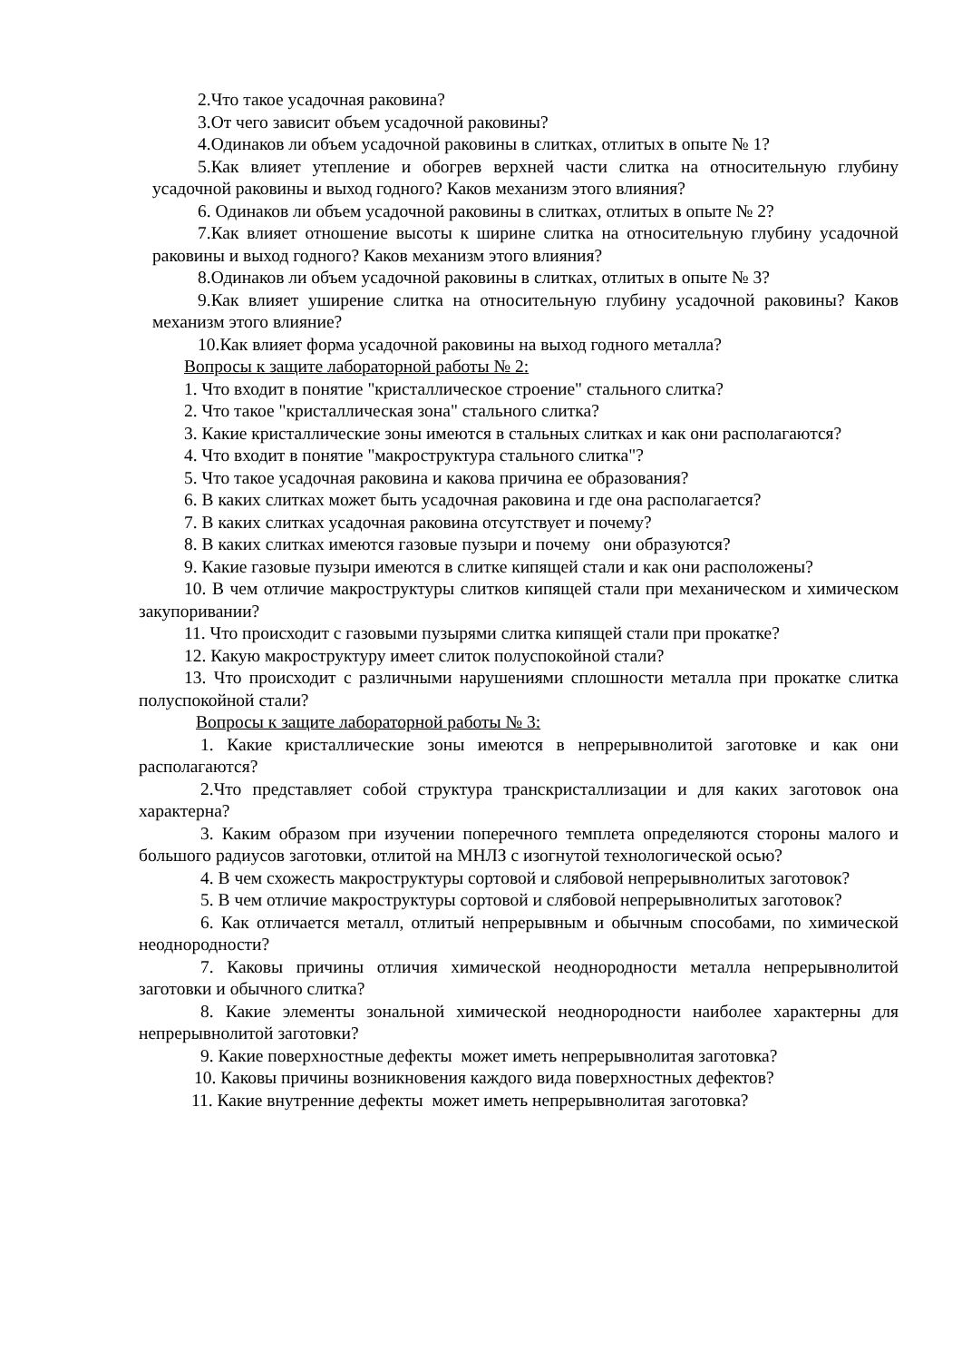2.Что такое усадочная раковина?
3.От чего зависит объем усадочной раковины?
4.Одинаков ли объем усадочной раковины в слитках, отлитых в опыте № 1?
5.Как влияет утепление и обогрев верхней части слитка на относительную глубину усадочной раковины и выход годного? Каков механизм этого влияния?
6. Одинаков ли объем усадочной раковины в слитках, отлитых в опыте № 2?
7.Как влияет отношение высоты к ширине слитка на относительную глубину усадочной раковины и выход годного? Каков механизм этого влияния?
8.Одинаков ли объем усадочной раковины в слитках, отлитых в опыте № 3?
9.Как влияет уширение слитка на относительную глубину усадочной раковины? Каков механизм этого влияние?
10.Как влияет форма усадочной раковины на выход годного металла?
Вопросы к защите лабораторной работы № 2:
1. Что входит в понятие "кристаллическое строение" стального слитка?
2. Что такое "кристаллическая зона" стального слитка?
3. Какие кристаллические зоны имеются в стальных слитках и как они располагаются?
4. Что входит в понятие "макроструктура стального слитка"?
5. Что такое усадочная раковина и какова причина ее образования?
6. В каких слитках может быть усадочная раковина и где она располагается?
7. В каких слитках усадочная раковина отсутствует и почему?
8. В каких слитках имеются газовые пузыри и почему они образуются?
9. Какие газовые пузыри имеются в слитке кипящей стали и как они расположены?
10. В чем отличие макроструктуры слитков кипящей стали при механическом и химическом закупоривании?
11. Что происходит с газовыми пузырями слитка кипящей стали при прокатке?
12. Какую макроструктуру имеет слиток полуспокойной стали?
13. Что происходит с различными нарушениями сплошности металла при прокатке слитка полуспокойной стали?
Вопросы к защите лабораторной работы № 3:
1. Какие кристаллические зоны имеются в непрерывнолитой заготовке и как они располагаются?
2.Что представляет собой структура транскристаллизации и для каких заготовок она характерна?
3. Каким образом при изучении поперечного темплета определяются стороны малого и большого радиусов заготовки, отлитой на МНЛЗ с изогнутой технологической осью?
4. В чем схожесть макроструктуры сортовой и слябовой непрерывнолитых заготовок?
5. В чем отличие макроструктуры сортовой и слябовой непрерывнолитых заготовок?
6. Как отличается металл, отлитый непрерывным и обычным способами, по химической неоднородности?
7. Каковы причины отличия химической неоднородности металла непрерывнолитой заготовки и обычного слитка?
8. Какие элементы зональной химической неоднородности наиболее характерны для непрерывнолитой заготовки?
9. Какие поверхностные дефекты может иметь непрерывнолитая заготовка?
10. Каковы причины возникновения каждого вида поверхностных дефектов?
11. Какие внутренние дефекты может иметь непрерывнолитая заготовка?